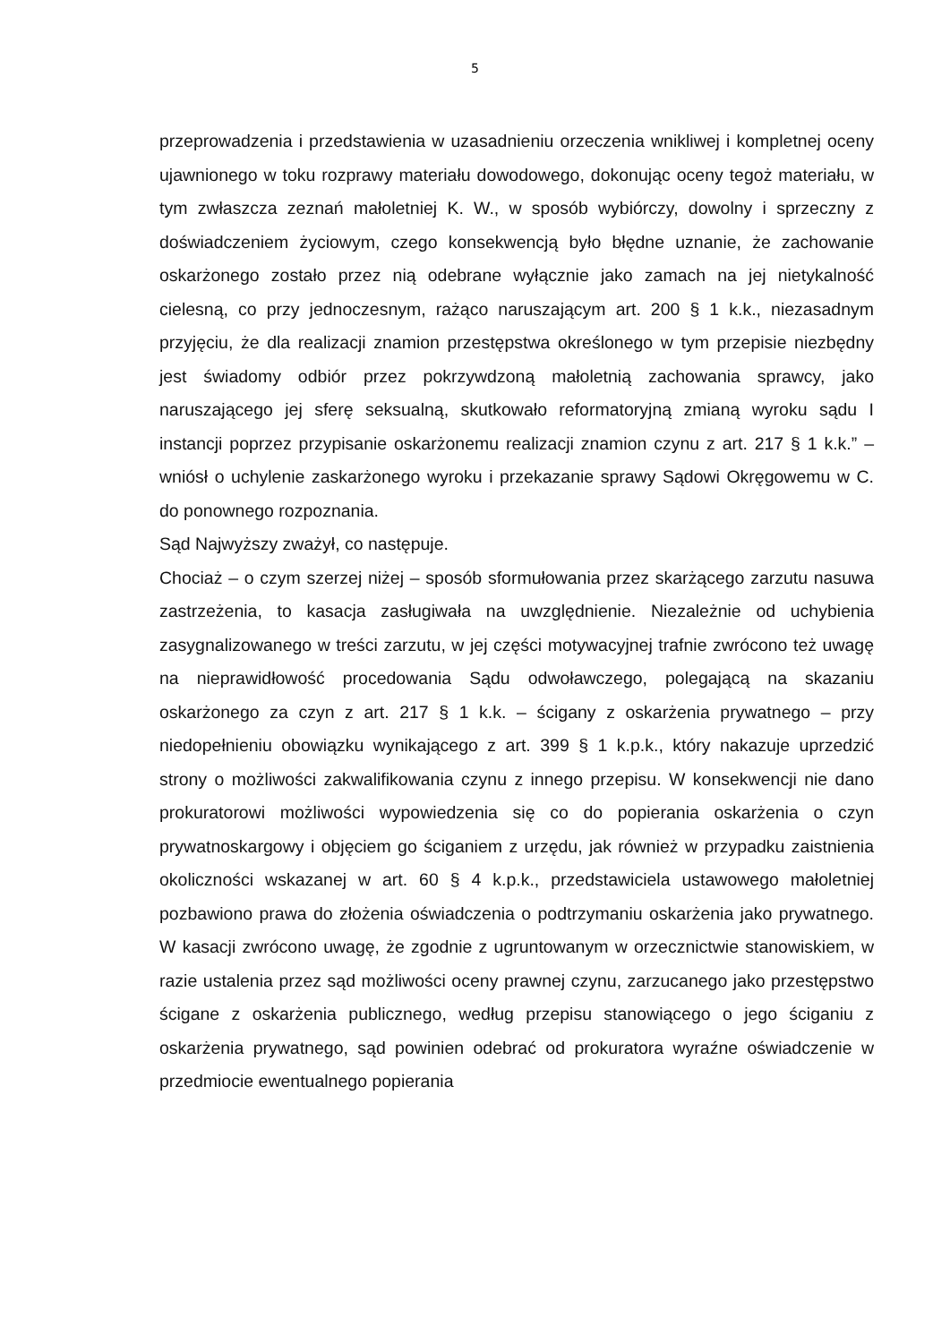5
przeprowadzenia i przedstawienia w uzasadnieniu orzeczenia wnikliwej i kompletnej oceny ujawnionego w toku rozprawy materiału dowodowego, dokonując oceny tegoż materiału, w tym zwłaszcza zeznań małoletniej K. W., w sposób wybiórczy, dowolny i sprzeczny z doświadczeniem życiowym, czego konsekwencją było błędne uznanie, że zachowanie oskarżonego zostało przez nią odebrane wyłącznie jako zamach na jej nietykalność cielesną, co przy jednoczesnym, rażąco naruszającym art. 200 § 1 k.k., niezasadnym przyjęciu, że dla realizacji znamion przestępstwa określonego w tym przepisie niezbędny jest świadomy odbiór przez pokrzywdzoną małoletnią zachowania sprawcy, jako naruszającego jej sferę seksualną, skutkowało reformatoryjną zmianą wyroku sądu I instancji poprzez przypisanie oskarżonemu realizacji znamion czynu z art. 217 § 1 k.k.” – wniósł o uchylenie zaskarżonego wyroku i przekazanie sprawy Sądowi Okręgowemu w C. do ponownego rozpoznania.
Sąd Najwyższy zważył, co następuje.
Chociaż – o czym szerzej niżej – sposób sformułowania przez skarżącego zarzutu nasuwa zastrzeżenia, to kasacja zasługiwała na uwzględnienie. Niezależnie od uchybienia zasygnalizowanego w treści zarzutu, w jej części motywacyjnej trafnie zwrócono też uwagę na nieprawidłowość procedowania Sądu odwoławczego, polegającą na skazaniu oskarżonego za czyn z art. 217 § 1 k.k. – ścigany z oskarżenia prywatnego – przy niedopełnieniu obowiązku wynikającego z art. 399 § 1 k.p.k., który nakazuje uprzedzić strony o możliwości zakwalifikowania czynu z innego przepisu. W konsekwencji nie dano prokuratorowi możliwości wypowiedzenia się co do popierania oskarżenia o czyn prywatnoskargowy i objęciem go ściganiem z urzędu, jak również w przypadku zaistnienia okoliczności wskazanej w art. 60 § 4 k.p.k., przedstawiciela ustawowego małoletniej pozbawiono prawa do złożenia oświadczenia o podtrzymaniu oskarżenia jako prywatnego. W kasacji zwrócono uwagę, że zgodnie z ugruntowanym w orzecznictwie stanowiskiem, w razie ustalenia przez sąd możliwości oceny prawnej czynu, zarzucanego jako przestępstwo ścigane z oskarżenia publicznego, według przepisu stanowiącego o jego ściganiu z oskarżenia prywatnego, sąd powinien odebrać od prokuratora wyraźne oświadczenie w przedmiocie ewentualnego popierania